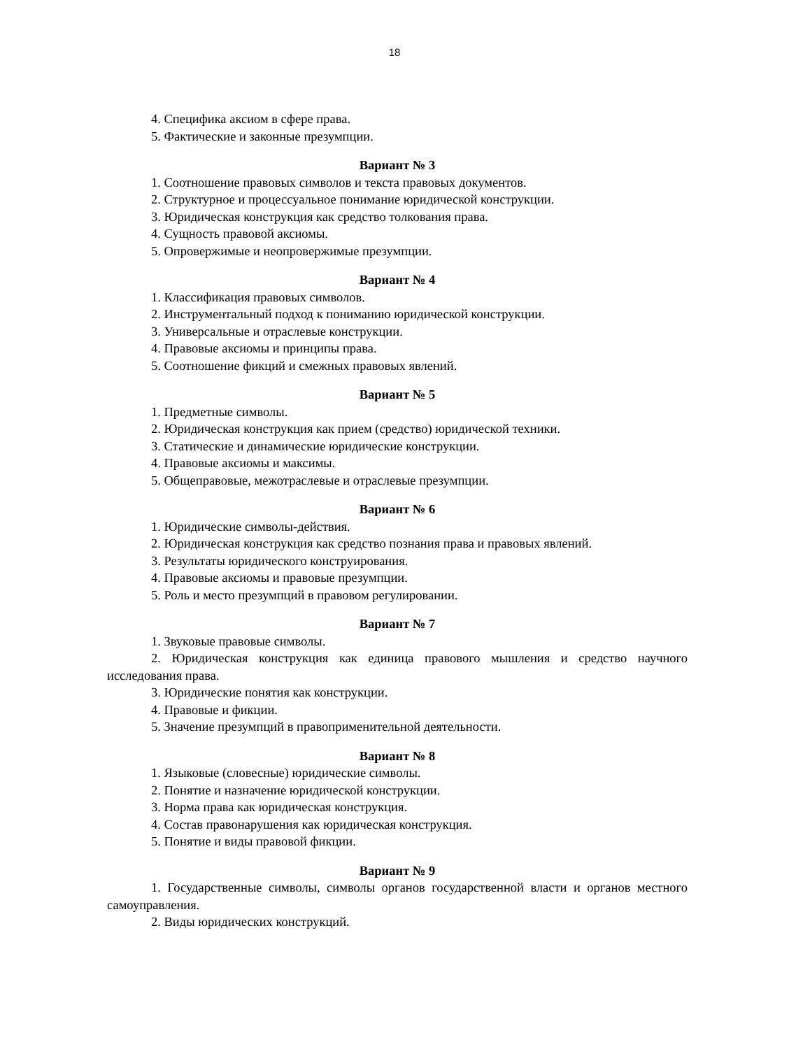18
4. Специфика аксиом в сфере права.
5. Фактические и законные презумпции.
Вариант № 3
1. Соотношение правовых символов и текста правовых документов.
2. Структурное и процессуальное понимание юридической конструкции.
3. Юридическая конструкция как средство толкования права.
4. Сущность правовой аксиомы.
5. Опровержимые и неопровержимые презумпции.
Вариант № 4
1. Классификация правовых символов.
2. Инструментальный подход к пониманию юридической конструкции.
3. Универсальные и отраслевые конструкции.
4. Правовые аксиомы и принципы права.
5. Соотношение фикций и смежных правовых явлений.
Вариант № 5
1. Предметные символы.
2. Юридическая конструкция как прием (средство) юридической техники.
3. Статические и динамические юридические конструкции.
4. Правовые аксиомы и максимы.
5. Общеправовые, межотраслевые и отраслевые презумпции.
Вариант № 6
1. Юридические символы-действия.
2. Юридическая конструкция как средство познания права и правовых явлений.
3. Результаты юридического конструирования.
4. Правовые аксиомы и правовые презумпции.
5. Роль и место презумпций в правовом регулировании.
Вариант № 7
1. Звуковые правовые символы.
2. Юридическая конструкция как единица правового мышления и средство научного исследования права.
3. Юридические понятия как конструкции.
4. Правовые и фикции.
5. Значение презумпций в правоприменительной деятельности.
Вариант № 8
1. Языковые (словесные) юридические символы.
2. Понятие и назначение юридической конструкции.
3. Норма права как юридическая конструкция.
4. Состав правонарушения как юридическая конструкция.
5. Понятие и виды правовой фикции.
Вариант № 9
1. Государственные символы, символы органов государственной власти и органов местного самоуправления.
2. Виды юридических конструкций.